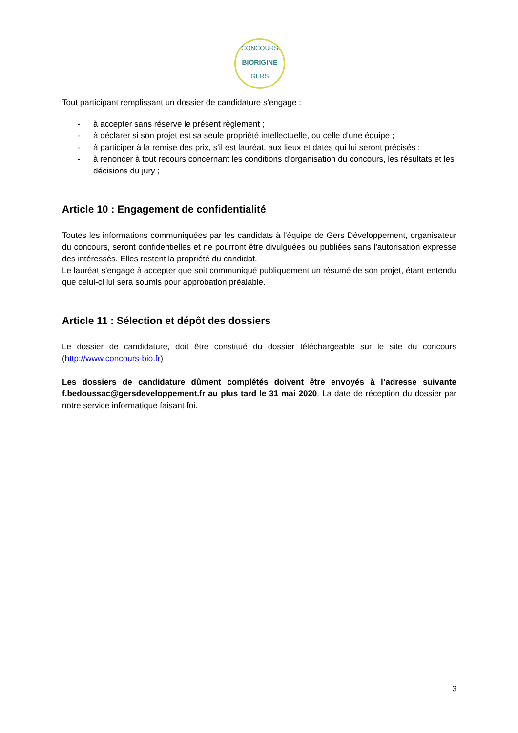CONCOURS
BIORIGINE
GERS
Tout participant remplissant un dossier de candidature s'engage :
- à accepter sans réserve le présent règlement ;
- à déclarer si son projet est sa seule propriété intellectuelle, ou celle d'une équipe ;
- à participer à la remise des prix, s'il est lauréat, aux lieux et dates qui lui seront précisés ;
- à renoncer à tout recours concernant les conditions d'organisation du concours, les résultats et les décisions du jury ;
Article 10 : Engagement de confidentialité
Toutes les informations communiquées par les candidats à l’équipe de Gers Développement, organisateur du concours, seront confidentielles et ne pourront être divulguées ou publiées sans l'autorisation expresse des intéressés. Elles restent la propriété du candidat.
Le lauréat s'engage à accepter que soit communiqué publiquement un résumé de son projet, étant entendu que celui-ci lui sera soumis pour approbation préalable.
Article 11 : Sélection et dépôt des dossiers
Le dossier de candidature, doit être constitué du dossier téléchargeable sur le site du concours (http://www.concours-bio.fr)
Les dossiers de candidature dûment complétés doivent être envoyés à l’adresse suivante f.bedoussac@gersdeveloppement.fr au plus tard le 31 mai 2020. La date de réception du dossier par notre service informatique faisant foi.
3